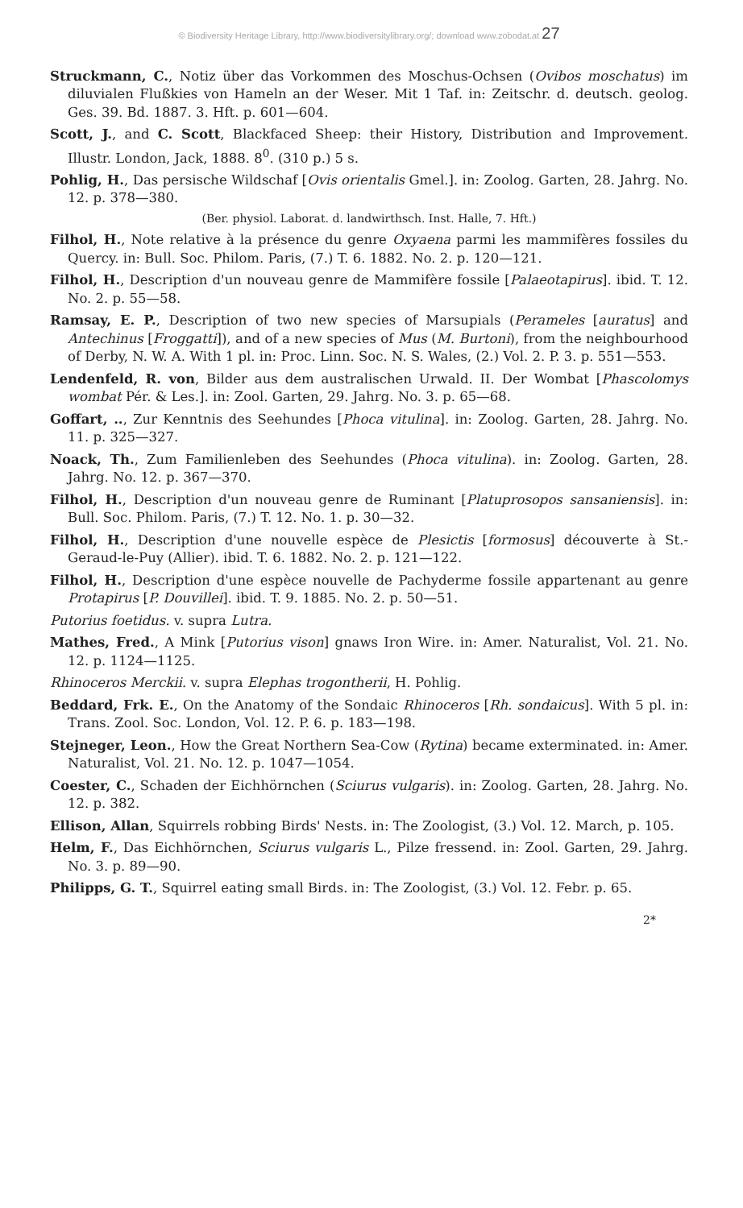© Biodiversity Heritage Library, http://www.biodiversitylibrary.org/; download www.zobodat.at 27
Struckmann, C., Notiz über das Vorkommen des Moschus-Ochsen (Ovibos moschatus) im diluvialen Flußkies von Hameln an der Weser. Mit 1 Taf. in: Zeitschr. d. deutsch. geolog. Ges. 39. Bd. 1887. 3. Hft. p. 601—604.
Scott, J., and C. Scott, Blackfaced Sheep: their History, Distribution and Improvement. Illustr. London, Jack, 1888. 8<sup>0</sup>. (310 p.) 5 s.
Pohlig, H., Das persische Wildschaf [Ovis orientalis Gmel.]. in: Zoolog. Garten, 28. Jahrg. No. 12. p. 378—380.
(Ber. physiol. Laborat. d. landwirthsch. Inst. Halle, 7. Hft.)
Filhol, H., Note relative à la présence du genre Oxyaena parmi les mammifères fossiles du Quercy. in: Bull. Soc. Philom. Paris, (7.) T. 6. 1882. No. 2. p. 120—121.
Filhol, H., Description d'un nouveau genre de Mammifère fossile [Palaeotapirus]. ibid. T. 12. No. 2. p. 55—58.
Ramsay, E. P., Description of two new species of Marsupials (Perameles [auratus] and Antechinus [Froggatti]), and of a new species of Mus (M. Burtoni), from the neighbourhood of Derby, N. W. A. With 1 pl. in: Proc. Linn. Soc. N. S. Wales, (2.) Vol. 2. P. 3. p. 551—553.
Lendenfeld, R. von, Bilder aus dem australischen Urwald. II. Der Wombat [Phascolomys wombat Pér. & Les.]. in: Zool. Garten, 29. Jahrg. No. 3. p. 65—68.
Goffart, .., Zur Kenntnis des Seehundes [Phoca vitulina]. in: Zoolog. Garten, 28. Jahrg. No. 11. p. 325—327.
Noack, Th., Zum Familienleben des Seehundes (Phoca vitulina). in: Zoolog. Garten, 28. Jahrg. No. 12. p. 367—370.
Filhol, H., Description d'un nouveau genre de Ruminant [Platuprosopos sansaniensis]. in: Bull. Soc. Philom. Paris, (7.) T. 12. No. 1. p. 30—32.
Filhol, H., Description d'une nouvelle espèce de Plesictis [formosus] découverte à St.-Geraud-le-Puy (Allier). ibid. T. 6. 1882. No. 2. p. 121—122.
Filhol, H., Description d'une espèce nouvelle de Pachyderme fossile appartenant au genre Protapirus [P. Douvillei]. ibid. T. 9. 1885. No. 2. p. 50—51.
Putorius foetidus. v. supra Lutra.
Mathes, Fred., A Mink [Putorius vison] gnaws Iron Wire. in: Amer. Naturalist, Vol. 21. No. 12. p. 1124—1125.
Rhinoceros Merckii. v. supra Elephas trogontherii, H. Pohlig.
Beddard, Frk. E., On the Anatomy of the Sondaic Rhinoceros [Rh. sondaicus]. With 5 pl. in: Trans. Zool. Soc. London, Vol. 12. P. 6. p. 183—198.
Stejneger, Leon., How the Great Northern Sea-Cow (Rytina) became exterminated. in: Amer. Naturalist, Vol. 21. No. 12. p. 1047—1054.
Coester, C., Schaden der Eichhörnchen (Sciurus vulgaris). in: Zoolog. Garten, 28. Jahrg. No. 12. p. 382.
Ellison, Allan, Squirrels robbing Birds' Nests. in: The Zoologist, (3.) Vol. 12. March, p. 105.
Helm, F., Das Eichhörnchen, Sciurus vulgaris L., Pilze fressend. in: Zool. Garten, 29. Jahrg. No. 3. p. 89—90.
Philipps, G. T., Squirrel eating small Birds. in: The Zoologist, (3.) Vol. 12. Febr. p. 65.
2*